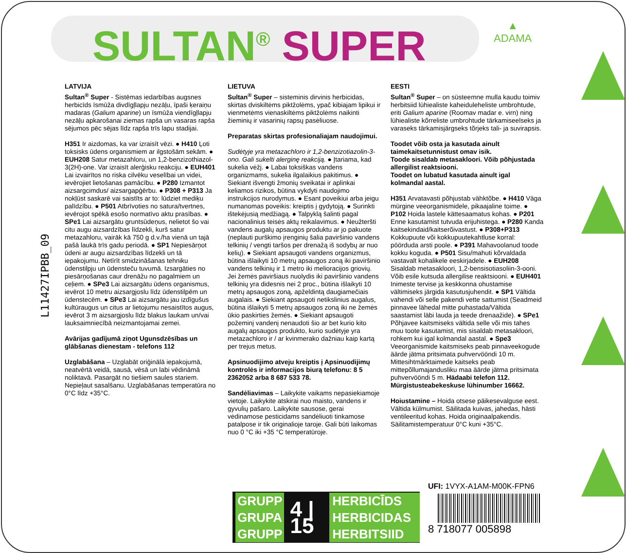SULTAN<sup>®</sup> SUPER
▲
ADAMA
L11427IPBB_09
LATVIJA
Sultan<sup>®</sup> Super - Sistēmas iedarbības augsnes herbicīds īsmūža divdīgļlapju nezāļu, īpaši ķeraiņu madaras (Galium aparine) un īsmūža viendīgļlapju nezāļu apkarošanai ziemas rapša un vasaras rapša sējumos pēc sējas līdz rapša trīs lapu stadijai.
H351 Ir aizdomas, ka var izraisīt vēzi. ● H410 Ļoti toksisks ūdens organismiem ar ilgstošām sekām. ● EUH208 Satur metazahloru, un 1,2-benzizothiazol-3(2H)-one. Var izraisīt alerģisku reakciju. ● EUH401 Lai izvairītos no riska cilvēku veselībai un videi, ievērojiet lietošanas pamācību. ● P280 Izmantot aizsargcimdus/ aizsargapģērbu. ● P308 + P313 Ja nokļūst saskarē vai saistīts ar to: lūdziet mediķu palīdzību. ● P501 Atbrīvoties no satura/tvertnes, ievērojot spēkā esošo normatīvo aktu prasības. ● SPe1 Lai aizsargātu gruntsūdeņus, nelietot šo vai citu augu aizsardzības līdzekli, kurš satur metazahloru, vairāk kā 750 g d.v./ha vienā un tajā pašā laukā trīs gadu periodā. ● SP1 Nepiesārņot ūdeni ar augu aizsardzības līdzekli un tā iepakojumu. Netīrīt smidzināšanas tehniku ūdenstilpju un ūdensteču tuvumā. Izsargāties no piesārņošanas caur drenāžu no pagalmiem un ceļiem. ● SPe3 Lai aizsargātu ūdens organismus, ievērot 10 metru aizsargjoslu līdz ūdenstilpēm un ūdenstecēm. ● SPe3 Lai aizsargātu jau izdīgušus kultūraugus un citus ar lietojumu nesaistītos augus, ievērot 3 m aizsargjoslu līdz blakus laukam un/vai lauksaimniecībā neizmantojamai zemei.
Avārijas gadījumā ziņot Ugunsdzēsības un glābšanas dienestam - telefons 112
Uzglabāšana – Uzglabāt oriģinālā iepakojumā, neatvērtā veidā, sausā, vēsā un labi vēdināmā noliktavā. Pasargāt no tiešiem saules stariem. Nepieļaut sasalšanu. Uzglabāšanas temperatūra no 0°C līdz +35°C.
LIETUVA
Sultan<sup>®</sup> Super – sisteminis dirvinis herbicidas, skirtas dviskiltėms piktžolėms, ypač kibiajam lipikui ir vienmetėms vienaskiltėms piktžolėms naikinti žieminių ir vasarinių rapsų pasėliuose.
Preparatas skirtas profesionaliajam naudojimui.
Sudėtyje yra metazachloro ir 1,2-benzizotiazolin-3-ono. Gali sukelti alerginę reakciją. ● Įtariama, kad sukelia vėžį. ● Labai toksiškas vandens organizmams, sukelia ilgalaikius pakitimus. ● Siekiant išvengti žmonių sveikatai ir aplinkai keliamos rizikos, būtina vykdyti naudojimo instrukcijos nurodymus. ● Esant poveikiui arba jeigu numanomas poveikis: kreiptis į gydytoją. ● Surinkti ištekėjusią medžiagą. ● Talpyklą šalinti pagal nacionalinius teisės aktų reikalavimus. ● Neužteršti vandens augalų apsaugos produktu ar jo pakuote (neplauti purškimo įrenginių šalia paviršinio vandens telkinių / vengti taršos per drenažą iš sodybų ar nuo kelių). ● Siekiant apsaugoti vandens organizmus, būtina išlaikyti 10 metrų apsaugos zoną iki paviršinio vandens telkinių ir 1 metro iki melioracijos griovių. Jei žemės paviršiaus nuolydis iki paviršinio vandens telkinių yra didesnis nei 2 proc., būtina išlaikyti 10 metrų apsaugos zoną, apželdintą daugiamečiais augalais. ● Siekiant apsaugoti netikslinius augalus, būtina išlaikyti 5 metrų apsaugos zoną iki ne žemės ūkio paskirties žemės. ● Siekiant apsaugoti požeminį vandenį nenaudoti šio ar bet kurio kito augalų apsaugos produkto, kurio sudėtyje yra metazachloro ir / ar kvinmerako dažniau kaip kartą per trejus metus.
Apsinuodijimo atveju kreiptis į Apsinuodijimų kontrolės ir informacijos biurą telefonu: 8 5 2362052 arba 8 687 533 78.
Sandėliavimas – Laikykite vaikams nepasiekiamoje vietoje. Laikykite atskirai nuo maisto, vandens ir gyvulių pašaro. Laikykite sausose, gerai vėdinamose pesticidams sandėliuoti tinkamose patalpose ir tik originalioje taroje. Gali būti laikomas nuo 0 °C iki +35 °C temperatūroje.
EESTI
Sultan<sup>®</sup> Super – on süsteemne mulla kaudu toimiv herbitsiid lühiealiste kaheiduleheliste umbrohtude, eriti Galium aparine (Roomav madar e. virn) ning lühiealiste kõrreliste umbrohtude tärkamiseelseks ja varaseks tärkamisjärgseks tõrjeks tali- ja suvirapsis.
Toodet võib osta ja kasutada ainult taimekaitsetunnistust omav isik.
Toode sisaldab metasakloori. Võib põhjustada allergilist reaktsiooni.
Toodet on lubatud kasutada ainult igal kolmandal aastal.
H351 Arvatavasti põhjustab vähktõbe. ● H410 Väga mürgine veeorganismidele, pikaajaline toime. ● P102 Hoida lastele kättesaamatus kohas. ● P201 Enne kasutamist tutvuda erijuhistega. ● P280 Kanda kaitsekindaid/kaitserõivastust. ● P308+P313 Kokkupuute või kokkupuutekahtluse korral: pöörduda arsti poole. ● P391 Mahavoolanud toode kokku koguda. ● P501 Sisu/mahuti kõrvaldada vastavalt kohalikele eeskirjadele. ● EUH208 Sisaldab metasakloori, 1,2-bensisotiasoliin-3-ooni. Võib esile kutsuda allergilise reaktsiooni. ● EUH401 Inimeste tervise ja keskkonna ohustamise vältimiseks järgida kasutusjuhendit. ● SP1 Vältida vahendi või selle pakendi vette sattumist (Seadmeid pinnavee lähedal mitte puhastada/Vältida saastamist läbi lauda ja teede drenaažide). ● SPe1 Põhjavee kaitsmiseks vältida selle või mis tahes muu toote kasutamist, mis sisaldab metasakloori, rohkem kui igal kolmandal aastal. ● Spe3 Veeorganismide kaitsmiseks peab pinnaveekogude äärde jätma pritsimata puhvervööndi 10 m. Mittesihtmärktaimede kaitseks peab mittepõllumajandusliku maa äärde jätma pritsimata puhvervööndi 5 m. Hädaabi telefon 112. Mürgistusteabekeskuse lühinumber 16662.
Hoiustamine – Hoida otsese päikesevalguse eest. Vältida külmumist. Säilitada kuivas, jahedas, hästi ventileeritud kohas. Hoida originaalpakendis. Säilitamistemperatuur 0°C kuni +35°C.
GRUPP
GRUPA
GRUPP
4 | 15
HERBICĪDS
HERBICIDAS
HERBITSIID
UFI: 1VYX-A1AM-M00K-FPN6
8 718077 005898